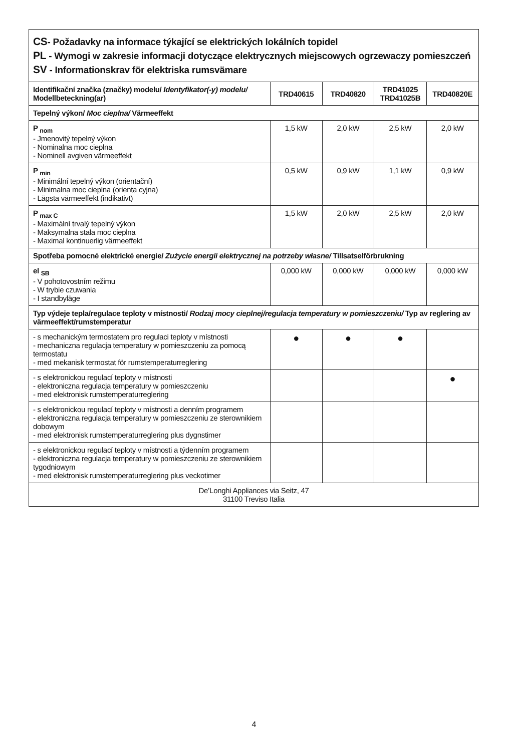| CS - Požadavky na informace týkající se elektrických lokálních topidel PL - Wymogi w zakresie informacji dotyczące elektrycznych miejscowych ogrzewaczy pomieszczeń SV - Informationskrav för elektriska rumsvämare | | | | |
| Identifikační značka (značky) modelu/ Identyfikator(-y) modelu/ Modellbeteckning(ar) | TRD40615 | TRD40820 | TRD41025 TRD41025B | TRD40820E |
| Tepelný výkon/ Moc cieplna/ Värmeeffekt | | | | |
| P <sub>nom</sub> - Jmenovitý tepelný výkon - Nominalna moc cieplna - Nominell avgiven värmeeffekt | 1,5 kW | 2,0 kW | 2,5 kW | 2,0 kW |
| P <sub>min</sub> - Minimální tepelný výkon (orientační) - Minimalna moc cieplna (orienta cyjna) - Lägsta värmeeffekt (indikativt) | 0,5 kW | 0,9 kW | 1,1 kW | 0,9 kW |
| P <sub>max C</sub> - Maximální trvalý tepelný výkon - Maksymalna stała moc cieplna - Maximal kontinuerlig värmeeffekt | 1,5 kW | 2,0 kW | 2,5 kW | 2,0 kW |
| Spotřeba pomocné elektrické energie/ Zużycie energii elektrycznej na potrzeby własne/ Tillsatselförbrukning | | | | |
| el <sub>SB</sub> - V pohotovostním režimu - W trybie czuwania - I standbyläge | 0,000 kW | 0,000 kW | 0,000 kW | 0,000 kW |
| Typ výdeje tepla/regulace teploty v místnosti/ Rodzaj mocy cieplnej/regulacja temperatury w pomieszczeniu/ Typ av reglering av värmeeffekt/rumstemperatur | | | | |
| - s mechanickým termostatem pro regulaci teploty v místnosti - mechaniczna regulacja temperatury w pomieszczeniu za pomocą termostatu - med mekanisk termostat för rumstemperaturreglering | ● | ● | ● | |
| - s elektronickou regulací teploty v místnosti - elektroniczna regulacja temperatury w pomieszczeniu - med elektronisk rumstemperaturreglering | | | | ● |
| - s elektronickou regulací teploty v místnosti a denním programem - elektroniczna regulacja temperatury w pomieszczeniu ze sterownikiem dobowym - med elektronisk rumstemperaturreglering plus dygnstimer | | | | |
| - s elektronickou regulací teploty v místnosti a týdenním programem - elektroniczna regulacja temperatury w pomieszczeniu ze sterownikiem tygodniowym - med elektronisk rumstemperaturreglering plus veckotimer | | | | |
| De’Longhi Appliances via Seitz, 47 31100 Treviso Italia | | | | |
4